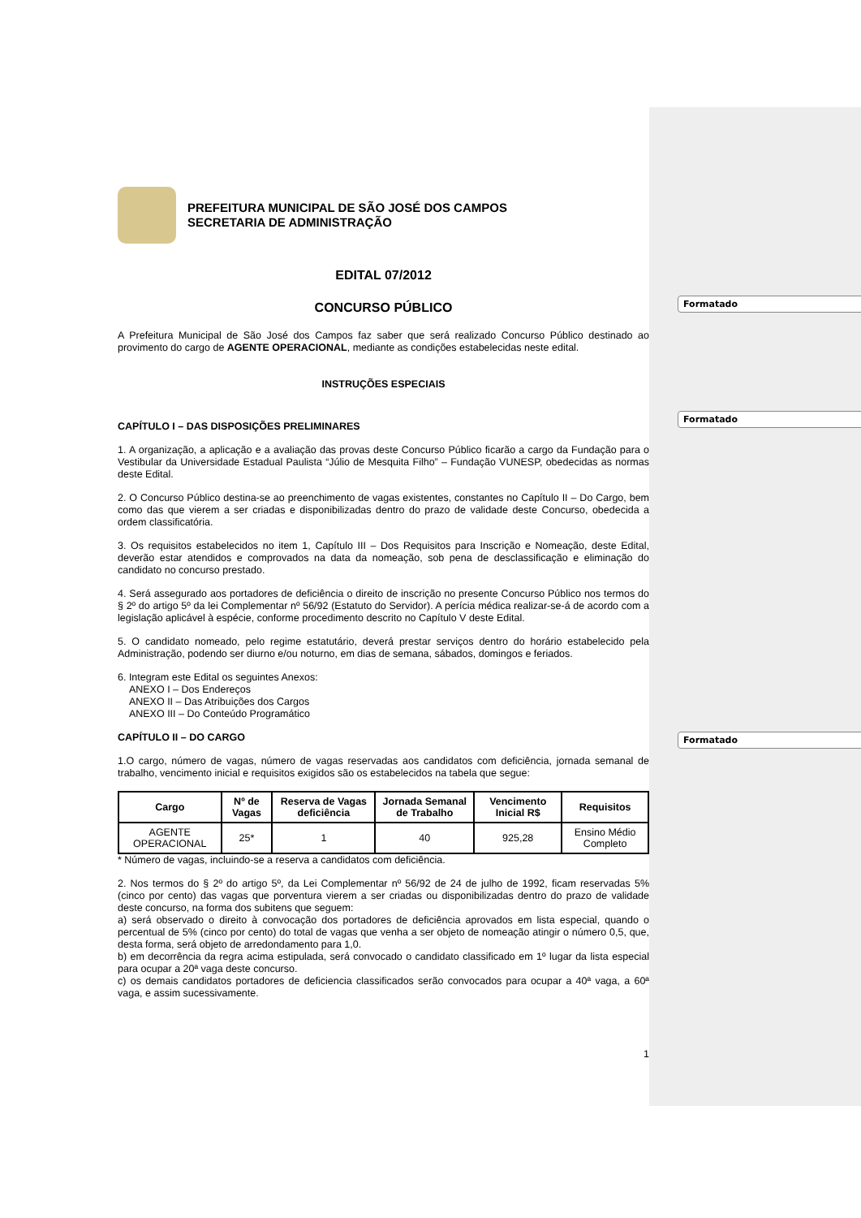Formatado
Formatado
Formatado
PREFEITURA MUNICIPAL DE SÃO JOSÉ DOS CAMPOS
SECRETARIA DE ADMINISTRAÇÃO
EDITAL 07/2012
CONCURSO PÚBLICO
A Prefeitura Municipal de São José dos Campos faz saber que será realizado Concurso Público destinado ao provimento do cargo de AGENTE OPERACIONAL, mediante as condições estabelecidas neste edital.
INSTRUÇÕES ESPECIAIS
CAPÍTULO I – DAS DISPOSIÇÕES PRELIMINARES
1. A organização, a aplicação e a avaliação das provas deste Concurso Público ficarão a cargo da Fundação para o Vestibular da Universidade Estadual Paulista “Júlio de Mesquita Filho” – Fundação VUNESP, obedecidas as normas deste Edital.
2. O Concurso Público destina-se ao preenchimento de vagas existentes, constantes no Capítulo II – Do Cargo, bem como das que vierem a ser criadas e disponibilizadas dentro do prazo de validade deste Concurso, obedecida a ordem classificatória.
3. Os requisitos estabelecidos no item 1, Capítulo III – Dos Requisitos para Inscrição e Nomeação, deste Edital, deverão estar atendidos e comprovados na data da nomeação, sob pena de desclassificação e eliminação do candidato no concurso prestado.
4. Será assegurado aos portadores de deficiência o direito de inscrição no presente Concurso Público nos termos do § 2º do artigo 5º da lei Complementar nº 56/92 (Estatuto do Servidor). A perícia médica realizar-se-á de acordo com a legislação aplicável à espécie, conforme procedimento descrito no Capítulo V deste Edital.
5. O candidato nomeado, pelo regime estatutário, deverá prestar serviços dentro do horário estabelecido pela Administração, podendo ser diurno e/ou noturno, em dias de semana, sábados, domingos e feriados.
6. Integram este Edital os seguintes Anexos:
ANEXO I – Dos Endereços
ANEXO II – Das Atribuições dos Cargos
ANEXO III – Do Conteúdo Programático
CAPÍTULO II – DO CARGO
1.O cargo, número de vagas, número de vagas reservadas aos candidatos com deficiência, jornada semanal de trabalho, vencimento inicial e requisitos exigidos são os estabelecidos na tabela que segue:
| Cargo | Nº de Vagas | Reserva de Vagas deficiência | Jornada Semanal de Trabalho | Vencimento Inicial R$ | Requisitos |
| --- | --- | --- | --- | --- | --- |
| AGENTE OPERACIONAL | 25* | 1 | 40 | 925,28 | Ensino Médio Completo |
* Número de vagas, incluindo-se a reserva a candidatos com deficiência.
2. Nos termos do § 2º do artigo 5º, da Lei Complementar nº 56/92 de 24 de julho de 1992, ficam reservadas 5% (cinco por cento) das vagas que porventura vierem a ser criadas ou disponibilizadas dentro do prazo de validade deste concurso, na forma dos subitens que seguem:
a) será observado o direito à convocação dos portadores de deficiência aprovados em lista especial, quando o percentual de 5% (cinco por cento) do total de vagas que venha a ser objeto de nomeação atingir o número 0,5, que, desta forma, será objeto de arredondamento para 1,0.
b) em decorrência da regra acima estipulada, será convocado o candidato classificado em 1º lugar da lista especial para ocupar a 20ª vaga deste concurso.
c) os demais candidatos portadores de deficiencia classificados serão convocados para ocupar a 40ª vaga, a 60ª vaga, e assim sucessivamente.
1